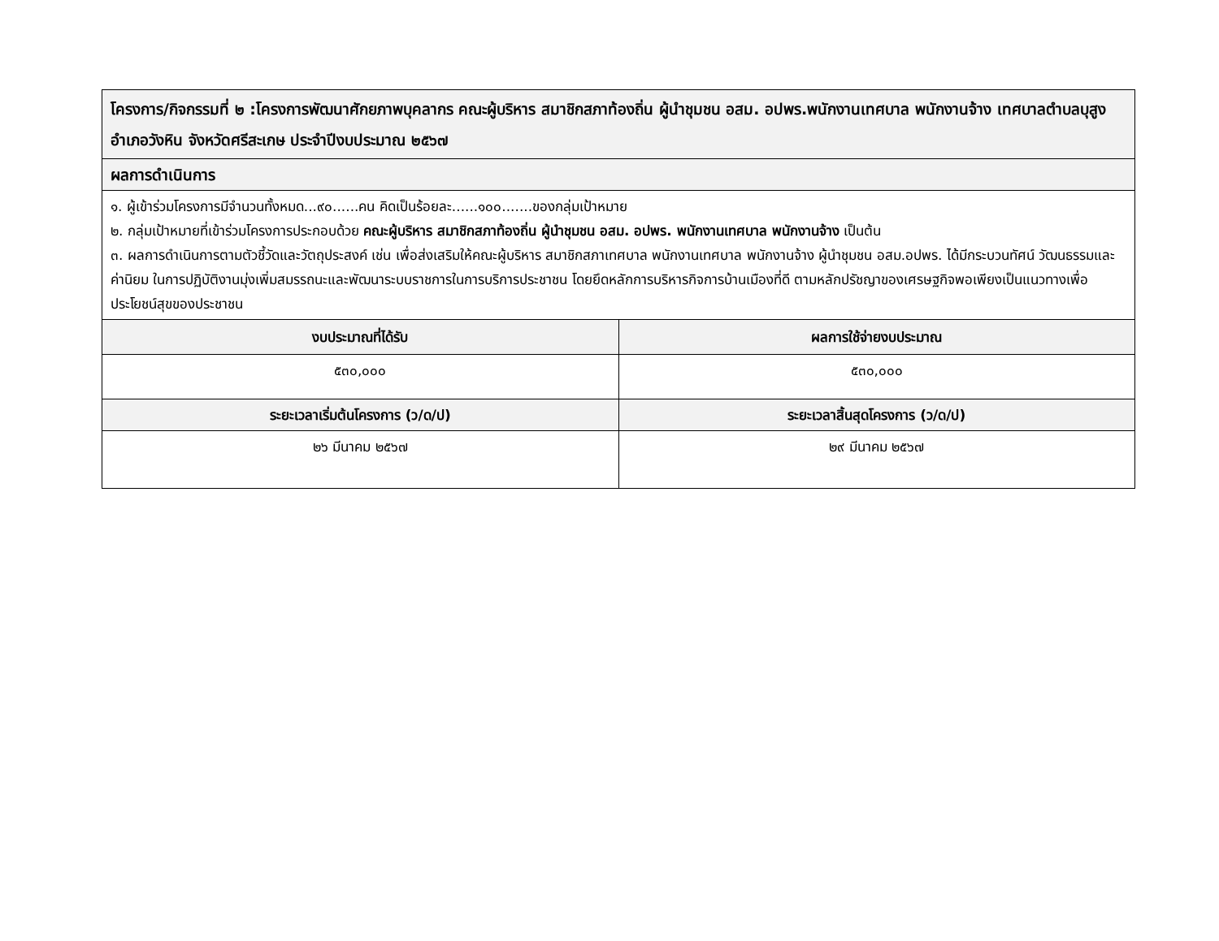| โครงการ/กิจกรรมที่ ๒ :โครงการพัฒนาศักยภาพบุคลากร คณะผู้บริหาร สมาชิกสภาท้องถิ่น ผู้นำชุมชน อสม. อปพร.พนักงานเทศบาล พนักงานจ้าง เทศบาลตำบลบุสูง อำเภอวังหิน จังหวัดศรีสะเกษ ประจำปีงบประมาณ ๒๕๖๗ | |
| --- | --- |
| ผลการดำเนินการ | |
| ๑. ผู้เข้าร่วมโครงการมีจำนวนทั้งหมด...๙๐......คน คิดเป็นร้อยละ......๑๐๐.......ของกลุ่มเป้าหมาย ๒. กลุ่มเป้าหมายที่เข้าร่วมโครงการประกอบด้วย คณะผู้บริหาร สมาชิกสภาท้องถิ่น ผู้นำชุมชน อสม. อปพร. พนักงานเทศบาล พนักงานจ้าง เป็นต้น ๓. ผลการดำเนินการตามตัวชี้วัดและวัตถุประสงค์ เช่น เพื่อส่งเสริมให้คณะผู้บริหาร สมาชิกสภาเทศบาล พนักงานเทศบาล พนักงานจ้าง ผู้นำชุมชน อสม.อปพร. ได้มีกระบวนทัศน์ วัฒนธรรมและค่านิยม ในการปฏิบัติงานมุ่งเพิ่มสมรรถนะและพัฒนาระบบราชการในการบริการประชาชน โดยยึดหลักการบริหารกิจการบ้านเมืองที่ดี ตามหลักปรัชญาของเศรษฐกิจพอเพียงเป็นแนวทางเพื่อประโยชน์สุขของประชาชน | |
| งบประมาณที่ได้รับ | ผลการใช้จ่ายงบประมาณ |
| ๕๓๐,๐๐๐ | ๕๓๐,๐๐๐ |
| ระยะเวลาเริ่มต้นโครงการ (ว/ด/ป) | ระยะเวลาสิ้นสุดโครงการ (ว/ด/ป) |
| ๒๖ มีนาคม ๒๕๖๗ | ๒๙ มีนาคม ๒๕๖๗ |